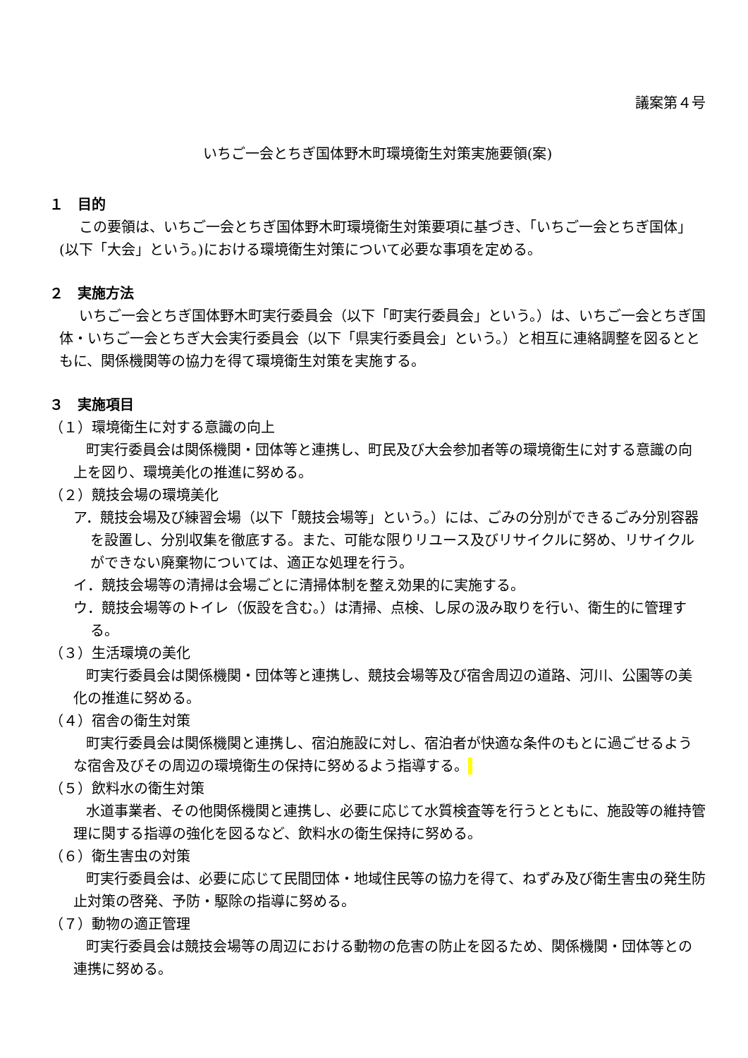議案第４号
いちご一会とちぎ国体野木町環境衛生対策実施要領(案)
１　目的
この要領は、いちご一会とちぎ国体野木町環境衛生対策要項に基づき、「いちご一会とちぎ国体」(以下「大会」という。)における環境衛生対策について必要な事項を定める。
２　実施方法
いちご一会とちぎ国体野木町実行委員会（以下「町実行委員会」という。）は、いちご一会とちぎ国体・いちご一会とちぎ大会実行委員会（以下「県実行委員会」という。）と相互に連絡調整を図るとともに、関係機関等の協力を得て環境衛生対策を実施する。
３　実施項目
（１）環境衛生に対する意識の向上
町実行委員会は関係機関・団体等と連携し、町民及び大会参加者等の環境衛生に対する意識の向上を図り、環境美化の推進に努める。
（２）競技会場の環境美化
ア．競技会場及び練習会場（以下「競技会場等」という。）には、ごみの分別ができるごみ分別容器を設置し、分別収集を徹底する。また、可能な限りリユース及びリサイクルに努め、リサイクルができない廃棄物については、適正な処理を行う。
イ．競技会場等の清掃は会場ごとに清掃体制を整え効果的に実施する。
ウ．競技会場等のトイレ（仮設を含む。）は清掃、点検、し尿の汲み取りを行い、衛生的に管理する。
（３）生活環境の美化
町実行委員会は関係機関・団体等と連携し、競技会場等及び宿舎周辺の道路、河川、公園等の美化の推進に努める。
（４）宿舎の衛生対策
町実行委員会は関係機関と連携し、宿泊施設に対し、宿泊者が快適な条件のもとに過ごせるような宿舎及びその周辺の環境衛生の保持に努めるよう指導する。
（５）飲料水の衛生対策
水道事業者、その他関係機関と連携し、必要に応じて水質検査等を行うとともに、施設等の維持管理に関する指導の強化を図るなど、飲料水の衛生保持に努める。
（６）衛生害虫の対策
町実行委員会は、必要に応じて民間団体・地域住民等の協力を得て、ねずみ及び衛生害虫の発生防止対策の啓発、予防・駆除の指導に努める。
（７）動物の適正管理
町実行委員会は競技会場等の周辺における動物の危害の防止を図るため、関係機関・団体等との連携に努める。